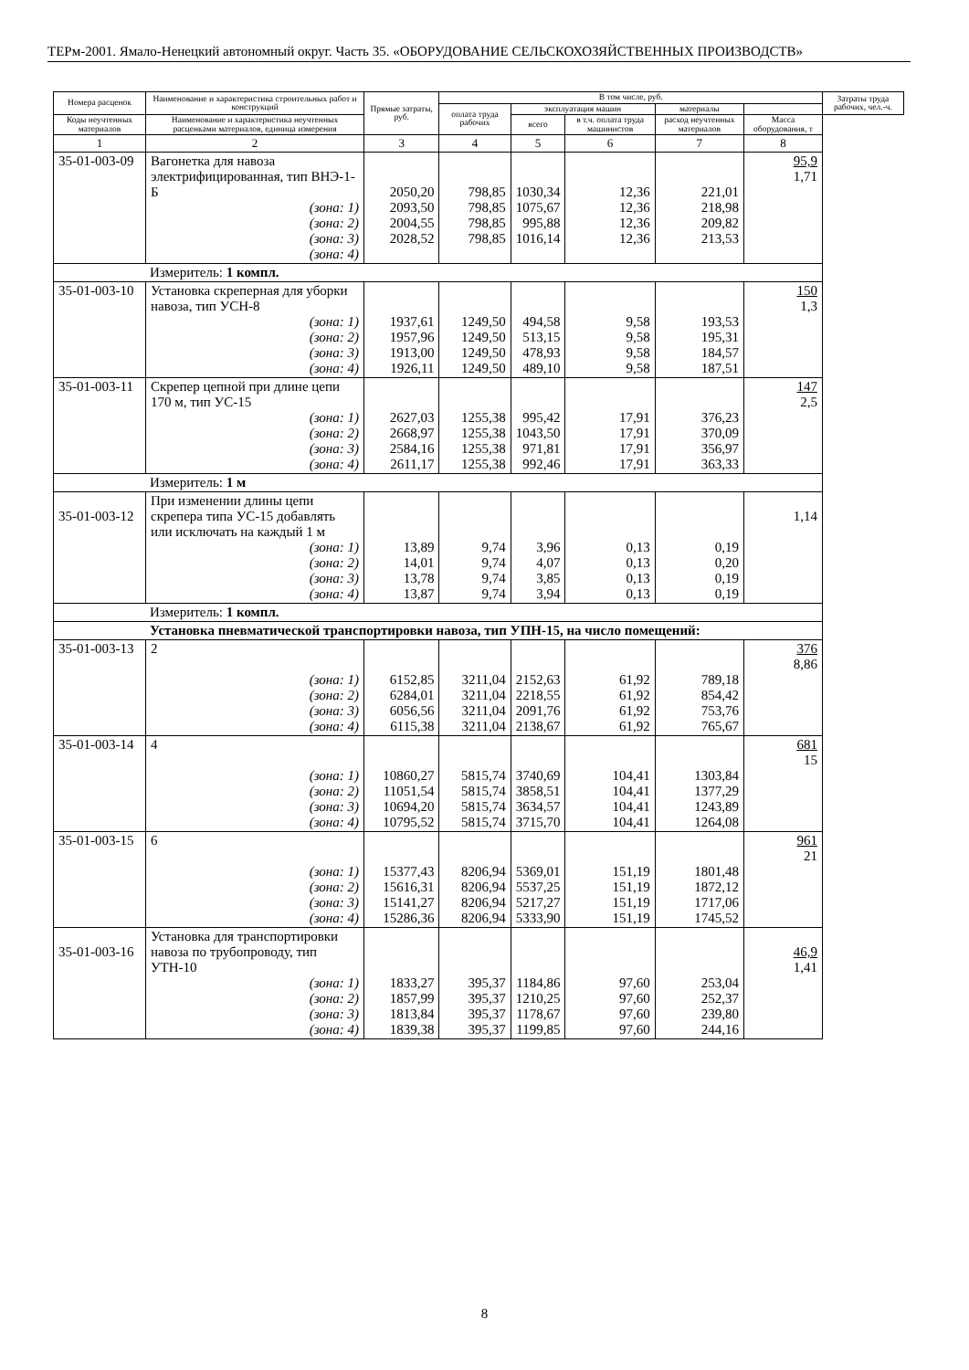ТЕРм-2001. Ямало-Ненецкий автономный округ. Часть 35. «ОБОРУДОВАНИЕ СЕЛЬСКОХОЗЯЙСТВЕННЫХ ПРОИЗВОДСТВ»
| Номера расценок | Наименование и характеристика строительных работ и конструкций | Прямые затраты, руб. | В том числе, руб. | | | | | Затраты труда рабочих, чел.-ч. |
| --- | --- | --- | --- | --- | --- | --- | --- | --- |
| | | | оплата труда рабочих | эксплуатация машин | | материалы | | |
| Коды неучтенных материалов | Наименование и характеристика неучтенных расценками материалов, единица измерения | | | всего | в т.ч. оплата труда машинистов | расход неучтенных материалов | Масса оборудования, т | |
| 1 | 2 | 3 | 4 | 5 | 6 | 7 | 8 | |
| 35-01-003-09 | Вагонетка для навоза электрифицированная, тип ВНЭ-1-Б (зона: 1) (зона: 2) (зона: 3) (зона: 4) | 2050,20 2093,50 2004,55 2028,52 | 798,85 798,85 798,85 798,85 | 1030,34 1075,67 995,88 1016,14 | 12,36 12,36 12,36 12,36 | 221,01 218,98 209,82 213,53 | 95,9 1,71 | |
| Измеритель: 1 компл. | | | | | | | | |
| 35-01-003-10 | Установка скреперная для уборки навоза, тип УСН-8 (зона: 1) (зона: 2) (зона: 3) (зона: 4) | 1937,61 1957,96 1913,00 1926,11 | 1249,50 1249,50 1249,50 1249,50 | 494,58 513,15 478,93 489,10 | 9,58 9,58 9,58 9,58 | 193,53 195,31 184,57 187,51 | 150 1,3 | |
| 35-01-003-11 | Скрепер цепной при длине цепи 170 м, тип УС-15 (зона: 1) (зона: 2) (зона: 3) (зона: 4) | 2627,03 2668,97 2584,16 2611,17 | 1255,38 1255,38 1255,38 1255,38 | 995,42 1043,50 971,81 992,46 | 17,91 17,91 17,91 17,91 | 376,23 370,09 356,97 363,33 | 147 2,5 | |
| Измеритель: 1 м | | | | | | | | |
| 35-01-003-12 | При изменении длины цепи скрепера типа УС-15 добавлять или исключать на каждый 1 м (зона: 1) (зона: 2) (зона: 3) (зона: 4) | 13,89 14,01 13,78 13,87 | 9,74 9,74 9,74 9,74 | 3,96 4,07 3,85 3,94 | 0,13 0,13 0,13 0,13 | 0,19 0,20 0,19 0,19 | 1,14 | |
| Измеритель: 1 компл. | | | | | | | | |
| Установка пневматической транспортировки навоза, тип УПН-15, на число помещений: | | | | | | | | |
| 35-01-003-13 | 2 (зона: 1) (зона: 2) (зона: 3) (зона: 4) | 6152,85 6284,01 6056,56 6115,38 | 3211,04 3211,04 3211,04 3211,04 | 2152,63 2218,55 2091,76 2138,67 | 61,92 61,92 61,92 61,92 | 789,18 854,42 753,76 765,67 | 376 8,86 | |
| 35-01-003-14 | 4 (зона: 1) (зона: 2) (зона: 3) (зона: 4) | 10860,27 11051,54 10694,20 10795,52 | 5815,74 5815,74 5815,74 5815,74 | 3740,69 3858,51 3634,57 3715,70 | 104,41 104,41 104,41 104,41 | 1303,84 1377,29 1243,89 1264,08 | 681 15 | |
| 35-01-003-15 | 6 (зона: 1) (зона: 2) (зона: 3) (зона: 4) | 15377,43 15616,31 15141,27 15286,36 | 8206,94 8206,94 8206,94 8206,94 | 5369,01 5537,25 5217,27 5333,90 | 151,19 151,19 151,19 151,19 | 1801,48 1872,12 1717,06 1745,52 | 961 21 | |
| 35-01-003-16 | Установка для транспортировки навоза по трубопроводу, тип УТН-10 (зона: 1) (зона: 2) (зона: 3) (зона: 4) | 1833,27 1857,99 1813,84 1839,38 | 395,37 395,37 395,37 395,37 | 1184,86 1210,25 1178,67 1199,85 | 97,60 97,60 97,60 97,60 | 253,04 252,37 239,80 244,16 | 46,9 1,41 | |
8